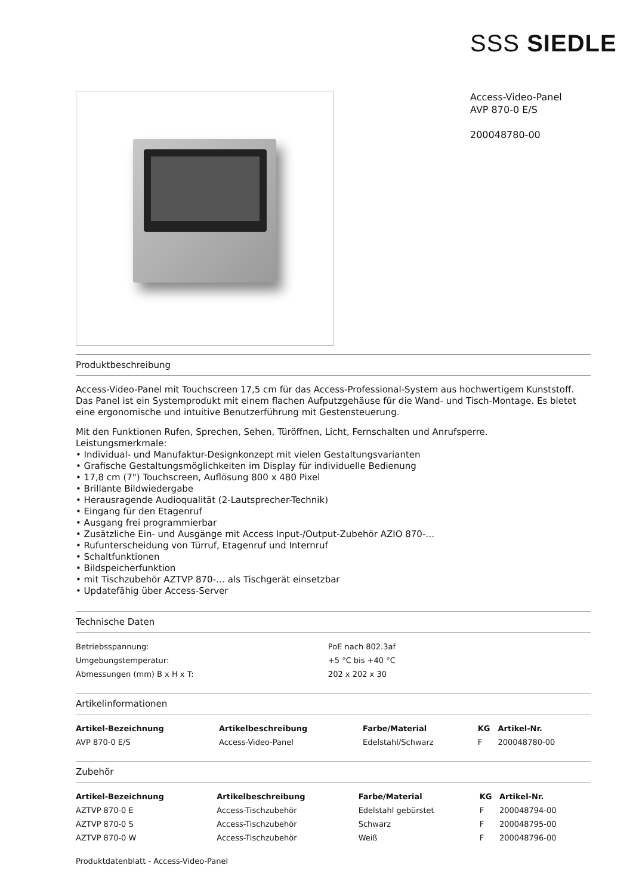SSS SIEDLE
Access-Video-Panel
AVP 870-0 E/S
200048780-00
Produktbeschreibung
Access-Video-Panel mit Touchscreen 17,5 cm für das Access-Professional-System aus hochwertigem Kunststoff. Das Panel ist ein Systemprodukt mit einem flachen Aufputzgehäuse für die Wand- und Tisch-Montage. Es bietet eine ergonomische und intuitive Benutzerführung mit Gestensteuerung.
Mit den Funktionen Rufen, Sprechen, Sehen, Türöffnen, Licht, Fernschalten und Anrufsperre.
Leistungsmerkmale:
• Individual- und Manufaktur-Designkonzept mit vielen Gestaltungsvarianten
• Grafische Gestaltungsmöglichkeiten im Display für individuelle Bedienung
• 17,8 cm (7") Touchscreen, Auflösung 800 x 480 Pixel
• Brillante Bildwiedergabe
• Herausragende Audioqualität (2-Lautsprecher-Technik)
• Eingang für den Etagenruf
• Ausgang frei programmierbar
• Zusätzliche Ein- und Ausgänge mit Access Input-/Output-Zubehör AZIO 870-…
• Rufunterscheidung von Türruf, Etagenruf und Internruf
• Schaltfunktionen
• Bildspeicherfunktion
• mit Tischzubehör AZTVP 870-… als Tischgerät einsetzbar
• Updatefähig über Access-Server
Technische Daten
| Betriebsspannung: | PoE nach 802.3af |
| Umgebungstemperatur: | +5 °C bis +40 °C |
| Abmessungen (mm) B x H x T: | 202 x 202 x 30 |
Artikelinformationen
| Artikel-Bezeichnung | Artikelbeschreibung | Farbe/Material | KG | Artikel-Nr. |
| --- | --- | --- | --- | --- |
| AVP 870-0 E/S | Access-Video-Panel | Edelstahl/Schwarz | F | 200048780-00 |
Zubehör
| Artikel-Bezeichnung | Artikelbeschreibung | Farbe/Material | KG | Artikel-Nr. |
| --- | --- | --- | --- | --- |
| AZTVP 870-0 E | Access-Tischzubehör | Edelstahl gebürstet | F | 200048794-00 |
| AZTVP 870-0 S | Access-Tischzubehör | Schwarz | F | 200048795-00 |
| AZTVP 870-0 W | Access-Tischzubehör | Weiß | F | 200048796-00 |
Produktdatenblatt - Access-Video-Panel